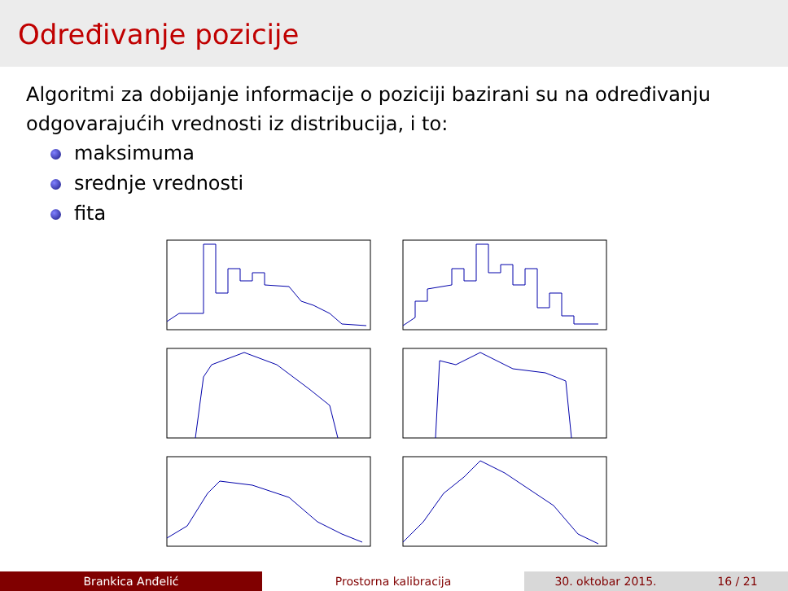Određivanje pozicije
Algoritmi za dobijanje informacije o poziciji bazirani su na određivanju odgovarajućih vrednosti iz distribucija, i to:
maksimuma
srednje vrednosti
fita
Brankica Anđelić Prostorna kalibracija 30. oktobar 2015. 16 / 21